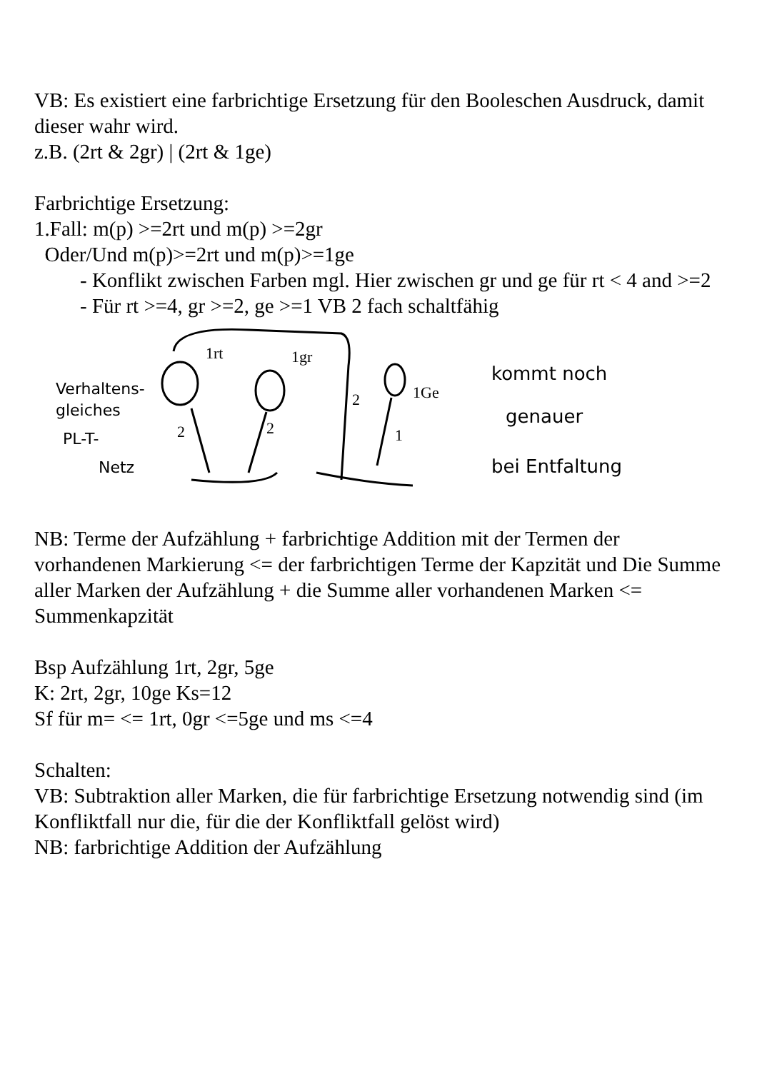VB: Es existiert eine farbrichtige Ersetzung für den Booleschen Ausdruck, damit dieser wahr wird.
z.B. (2rt & 2gr) | (2rt & 1ge)
Farbrichtige Ersetzung:
1.Fall: m(p) >=2rt und m(p) >=2gr
Oder/Und m(p)>=2rt und m(p)>=1ge
- Konflikt zwischen Farben mgl. Hier zwischen gr und ge für rt < 4 and >=2
- Für rt >=4, gr >=2, ge >=1 VB 2 fach schaltfähig
Verhaltens-
gleiches
PL-T-
Netz
1rt
1gr
1Ge
2
2
2
1
kommt noch
genauer
bei Entfaltung
NB: Terme der Aufzählung + farbrichtige Addition mit der Termen der vorhandenen Markierung <= der farbrichtigen Terme der Kapzität und Die Summe aller Marken der Aufzählung + die Summe aller vorhandenen Marken <= Summenkapzität
Bsp Aufzählung 1rt, 2gr, 5ge
K: 2rt, 2gr, 10ge Ks=12
Sf für m= <= 1rt, 0gr <=5ge und ms <=4
Schalten:
VB: Subtraktion aller Marken, die für farbrichtige Ersetzung notwendig sind (im Konfliktfall nur die, für die der Konfliktfall gelöst wird)
NB: farbrichtige Addition der Aufzählung